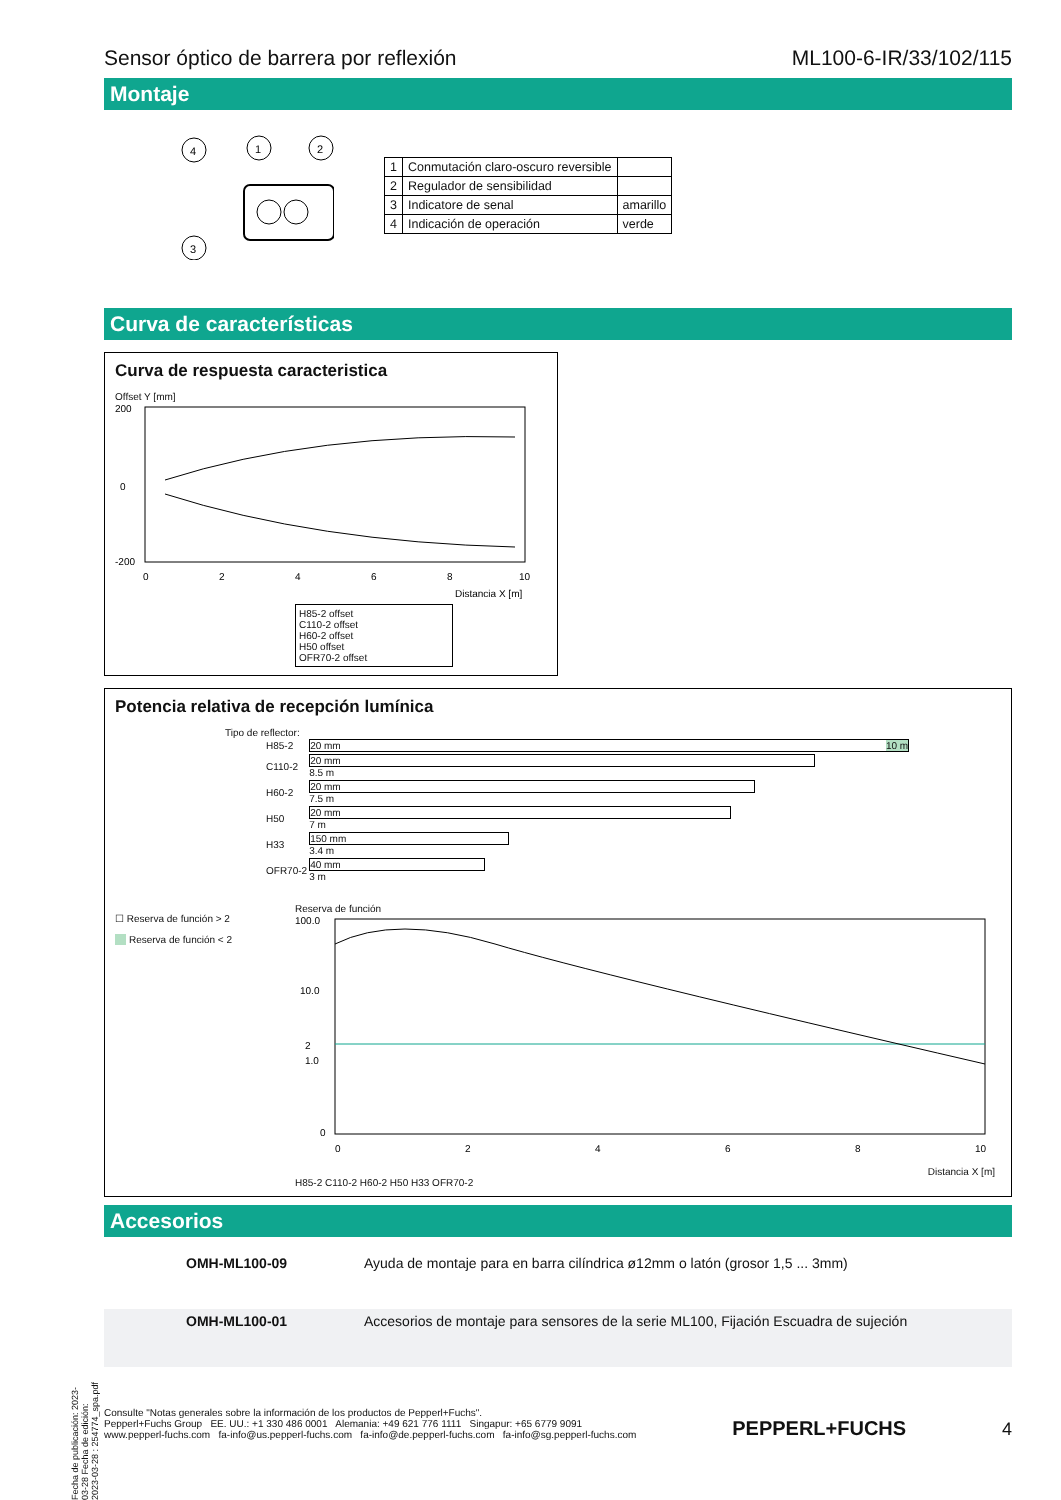Sensor óptico de barrera por reflexión ML100-6-IR/33/102/115
Montaje
4
1
2
3
| 1 | Conmutación claro-oscuro reversible | |
| 2 | Regulador de sensibilidad | |
| 3 | Indicatore de senal | amarillo |
| 4 | Indicación de operación | verde |
Curva de características
Curva de respuesta caracteristica
Offset Y [mm]
200
0
-200
0
2
4
6
8
10
Distancia X [m]
H85-2 offset
C110-2 offset
H60-2 offset
H50 offset
OFR70-2 offset
Potencia relativa de recepción lumínica
Tipo de reflector:
| H85-2 | 20 mm 10 m |
| C110-2 | 20 mm 8.5 m |
| H60-2 | 20 mm 7.5 m |
| H50 | 20 mm 7 m |
| H33 | 150 mm 3.4 m |
| OFR70-2 | 40 mm 3 m |
☐ Reserva de función > 2
Reserva de función < 2
Reserva de función
100.0
10.0
2
1.0
0
0
2
4
6
8
10
Distancia X [m]
H85-2 C110-2 H60-2 H50 H33 OFR70-2
Accesorios
| | OMH-ML100-09 | Ayuda de montaje para en barra cilíndrica ø12mm o latón (grosor 1,5 ... 3mm) |
| | OMH-ML100-01 | Accesorios de montaje para sensores de la serie ML100, Fijación Escuadra de sujeción |
Consulte "Notas generales sobre la información de los productos de Pepperl+Fuchs".
Pepperl+Fuchs Group EE. UU.: +1 330 486 0001 Alemania: +49 621 776 1111 Singapur: +65 6779 9091
www.pepperl-fuchs.com fa-info@us.pepperl-fuchs.com fa-info@de.pepperl-fuchs.com fa-info@sg.pepperl-fuchs.com
PEPPERL+FUCHS 4
Fecha de publicación: 2023-03-28 Fecha de edición: 2023-03-28 : 254774_spa.pdf